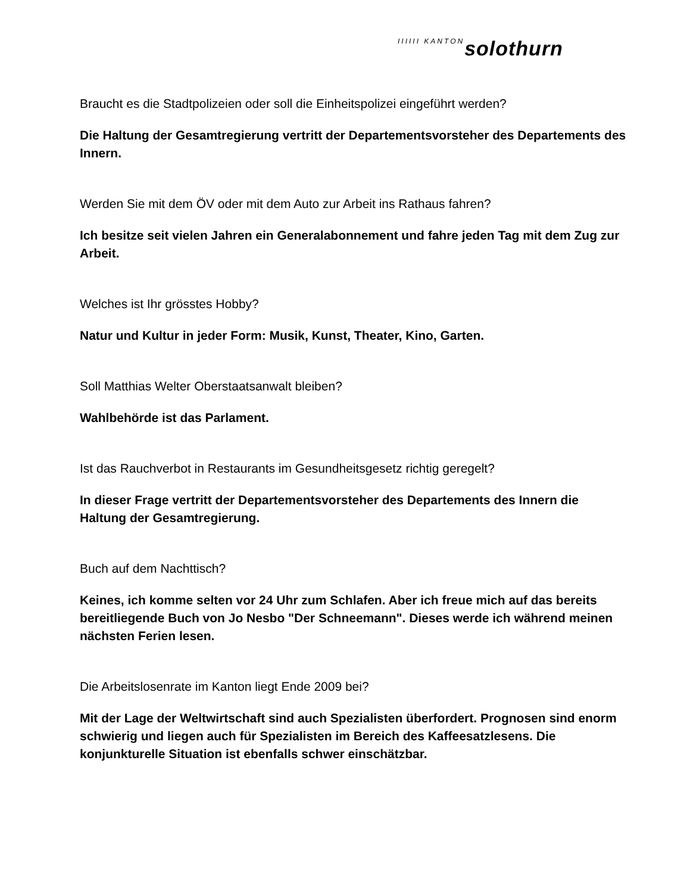IIIIII KANTON solothurn
Braucht es die Stadtpolizeien oder soll die Einheitspolizei eingeführt werden?
Die Haltung der Gesamtregierung vertritt der Departementsvorsteher des Departements des Innern.
Werden Sie mit dem ÖV oder mit dem Auto zur Arbeit ins Rathaus fahren?
Ich besitze seit vielen Jahren ein Generalabonnement und fahre jeden Tag mit dem Zug zur Arbeit.
Welches ist Ihr grösstes Hobby?
Natur und Kultur in jeder Form: Musik, Kunst, Theater, Kino, Garten.
Soll Matthias Welter Oberstaatsanwalt bleiben?
Wahlbehörde ist das Parlament.
Ist das Rauchverbot in Restaurants im Gesundheitsgesetz richtig geregelt?
In dieser Frage vertritt der Departementsvorsteher des Departements des Innern die Haltung der Gesamtregierung.
Buch auf dem Nachttisch?
Keines, ich komme selten vor 24 Uhr zum Schlafen. Aber ich freue mich auf das bereits bereitliegende Buch von Jo Nesbo "Der Schneemann". Dieses werde ich während meinen nächsten Ferien lesen.
Die Arbeitslosenrate im Kanton liegt Ende 2009 bei?
Mit der Lage der Weltwirtschaft sind auch Spezialisten überfordert. Prognosen sind enorm schwierig und liegen auch für Spezialisten im Bereich des Kaffeesatzlesens. Die konjunkturelle Situation ist ebenfalls schwer einschätzbar.